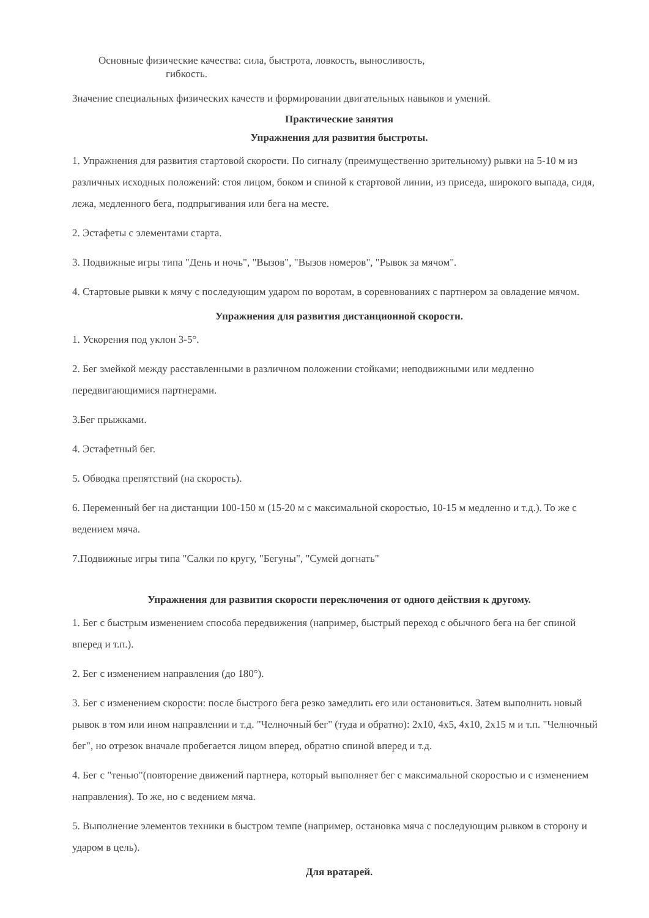Основные физические качества: сила, быстрота, ловкость, выносливость,
гибкость.
Значение специальных физических качеств и формировании двигательных навыков и умений.
Практические занятия
Упражнения для развития быстроты.
1. Упражнения для развития стартовой скорости. По сигналу (преимущественно зрительному) рывки на 5-10 м из различных исходных положений: стоя лицом, боком и спиной к стартовой линии, из приседа, широкого выпада, сидя, лежа, медленного бега, подпрыгивания или бега на месте.
2. Эстафеты с элементами старта.
3. Подвижные игры типа "День и ночь", "Вызов", "Вызов номеров", "Рывок за мячом".
4. Стартовые рывки к мячу с последующим ударом по воротам, в соревнованиях с партнером за овладение мячом.
Упражнения для развития дистанционной скорости.
1. Ускорения под уклон 3-5°.
2. Бег змейкой между расставленными в различном положении стойками; неподвижными или медленно передвигающимися партнерами.
3.Бег прыжками.
4. Эстафетный бег.
5. Обводка препятствий (на скорость).
6. Переменный бег на дистанции 100-150 м (15-20 м с максимальной скоростью, 10-15 м медленно и т.д.). То же с ведением мяча.
7.Подвижные игры типа "Салки по кругу, "Бегуны", "Сумей догнать"
Упражнения для развития скорости переключения от одного действия к другому.
1. Бег с быстрым изменением способа передвижения (например, быстрый переход с обычного бега на бег спиной вперед и т.п.).
2. Бег с изменением направления (до 180°).
3. Бег с изменением скорости: после быстрого бега резко замедлить его или остановиться. Затем выполнить новый рывок в том или ином направлении и т.д. "Челночный бег" (туда и обратно): 2x10, 4x5, 4x10, 2x15 м и т.п. "Челночный бег", но отрезок вначале пробегается лицом вперед, обратно спиной вперед и т.д.
4. Бег с "тенью"(повторение движений партнера, который выполняет бег с максимальной скоростью и с изменением направления). То же, но с ведением мяча.
5. Выполнение элементов техники в быстром темпе (например, остановка мяча с последующим рывком в сторону и ударом в цель).
Для вратарей.